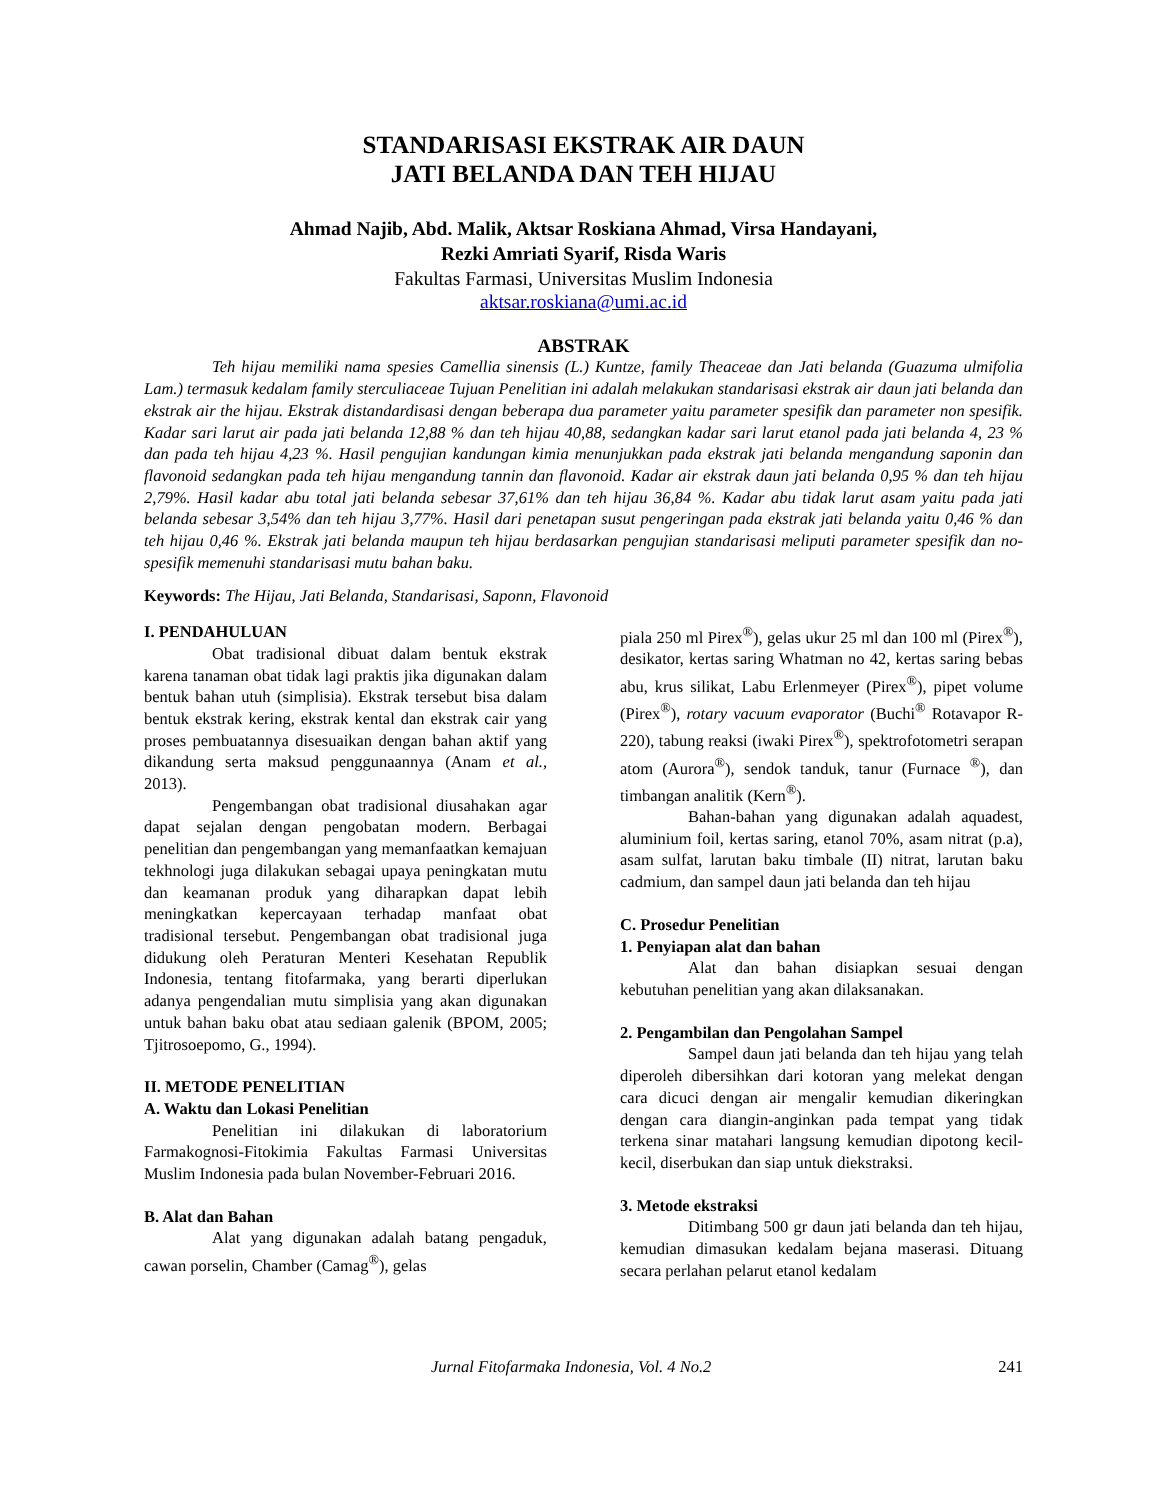STANDARISASI EKSTRAK AIR DAUN
JATI BELANDA DAN TEH HIJAU
Ahmad Najib, Abd. Malik, Aktsar Roskiana Ahmad, Virsa Handayani,
Rezki Amriati Syarif, Risda Waris
Fakultas Farmasi, Universitas Muslim Indonesia
aktsar.roskiana@umi.ac.id
ABSTRAK
Teh hijau memiliki nama spesies Camellia sinensis (L.) Kuntze, family Theaceae dan Jati belanda (Guazuma ulmifolia Lam.) termasuk kedalam family sterculiaceae Tujuan Penelitian ini adalah melakukan standarisasi ekstrak air daun jati belanda dan ekstrak air the hijau. Ekstrak distandardisasi dengan beberapa dua parameter yaitu parameter spesifik dan parameter non spesifik. Kadar sari larut air pada jati belanda 12,88 % dan teh hijau 40,88, sedangkan kadar sari larut etanol pada jati belanda 4, 23 % dan pada teh hijau 4,23 %. Hasil pengujian kandungan kimia menunjukkan pada ekstrak jati belanda mengandung saponin dan flavonoid sedangkan pada teh hijau mengandung tannin dan flavonoid. Kadar air ekstrak daun jati belanda 0,95 % dan teh hijau 2,79%. Hasil kadar abu total jati belanda sebesar 37,61% dan teh hijau 36,84 %. Kadar abu tidak larut asam yaitu pada jati belanda sebesar 3,54% dan teh hijau 3,77%. Hasil dari penetapan susut pengeringan pada ekstrak jati belanda yaitu 0,46 % dan teh hijau 0,46 %. Ekstrak jati belanda maupun teh hijau berdasarkan pengujian standarisasi meliputi parameter spesifik dan no-spesifik memenuhi standarisasi mutu bahan baku.
Keywords: The Hijau, Jati Belanda, Standarisasi, Saponn, Flavonoid
I. PENDAHULUAN
Obat tradisional dibuat dalam bentuk ekstrak karena tanaman obat tidak lagi praktis jika digunakan dalam bentuk bahan utuh (simplisia). Ekstrak tersebut bisa dalam bentuk ekstrak kering, ekstrak kental dan ekstrak cair yang proses pembuatannya disesuaikan dengan bahan aktif yang dikandung serta maksud penggunaannya (Anam et al., 2013).
Pengembangan obat tradisional diusahakan agar dapat sejalan dengan pengobatan modern. Berbagai penelitian dan pengembangan yang memanfaatkan kemajuan tekhnologi juga dilakukan sebagai upaya peningkatan mutu dan keamanan produk yang diharapkan dapat lebih meningkatkan kepercayaan terhadap manfaat obat tradisional tersebut. Pengembangan obat tradisional juga didukung oleh Peraturan Menteri Kesehatan Republik Indonesia, tentang fitofarmaka, yang berarti diperlukan adanya pengendalian mutu simplisia yang akan digunakan untuk bahan baku obat atau sediaan galenik (BPOM, 2005; Tjitrosoepomo, G., 1994).
II. METODE PENELITIAN
A. Waktu dan Lokasi Penelitian
Penelitian ini dilakukan di laboratorium Farmakognosi-Fitokimia Fakultas Farmasi Universitas Muslim Indonesia pada bulan November-Februari 2016.
B. Alat dan Bahan
Alat yang digunakan adalah batang pengaduk, cawan porselin, Chamber (Camag<sup>®</sup>), gelas
piala 250 ml Pirex<sup>®</sup>), gelas ukur 25 ml dan 100 ml (Pirex<sup>®</sup>), desikator, kertas saring Whatman no 42, kertas saring bebas abu, krus silikat, Labu Erlenmeyer (Pirex<sup>®</sup>), pipet volume (Pirex<sup>®</sup>), rotary vacuum evaporator (Buchi<sup>®</sup> Rotavapor R-220), tabung reaksi (iwaki Pirex<sup>®</sup>), spektrofotometri serapan atom (Aurora<sup>®</sup>), sendok tanduk, tanur (Furnace <sup>®</sup>), dan timbangan analitik (Kern<sup>®</sup>).
Bahan-bahan yang digunakan adalah aquadest, aluminium foil, kertas saring, etanol 70%, asam nitrat (p.a), asam sulfat, larutan baku timbale (II) nitrat, larutan baku cadmium, dan sampel daun jati belanda dan teh hijau
C. Prosedur Penelitian
1. Penyiapan alat dan bahan
Alat dan bahan disiapkan sesuai dengan kebutuhan penelitian yang akan dilaksanakan.
2. Pengambilan dan Pengolahan Sampel
Sampel daun jati belanda dan teh hijau yang telah diperoleh dibersihkan dari kotoran yang melekat dengan cara dicuci dengan air mengalir kemudian dikeringkan dengan cara diangin-anginkan pada tempat yang tidak terkena sinar matahari langsung kemudian dipotong kecil-kecil, diserbukan dan siap untuk diekstraksi.
3. Metode ekstraksi
Ditimbang 500 gr daun jati belanda dan teh hijau, kemudian dimasukan kedalam bejana maserasi. Dituang secara perlahan pelarut etanol kedalam
Jurnal Fitofarmaka Indonesia, Vol. 4 No.2 241